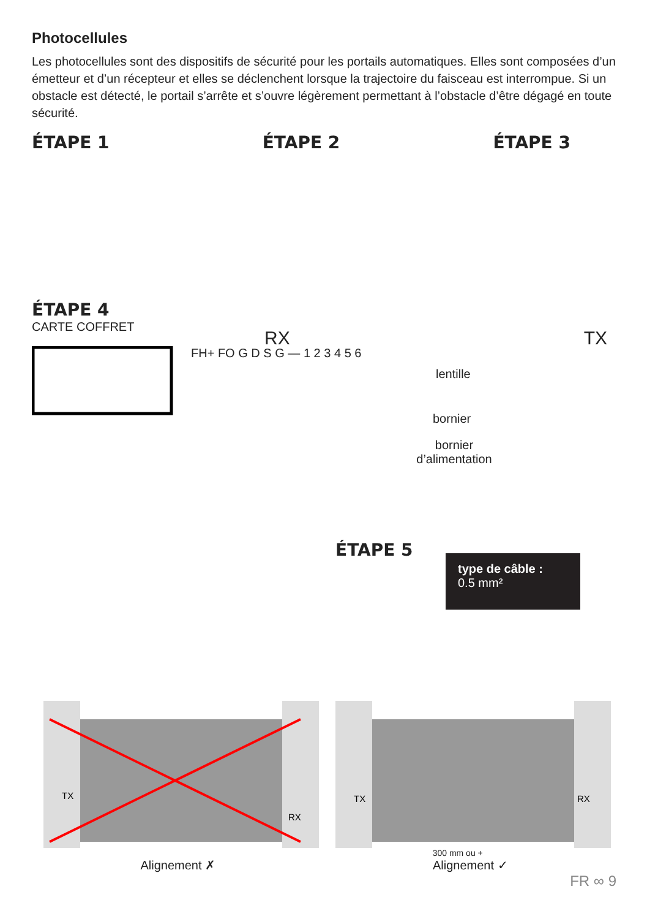Photocellules
Les photocellules sont des dispositifs de sécurité pour les portails automatiques. Elles sont composées d’un émetteur et d’un récepteur et elles se déclenchent lorsque la trajectoire du faisceau est interrompue. Si un obstacle est détecté, le portail s’arrête et s’ouvre légèrement permettant à l’obstacle d’être dégagé en toute sécurité.
ÉTAPE 1 ÉTAPE 2 ÉTAPE 3
ÉTAPE 4
CARTE COFFRET
FH+ FO G D S G — 1 2 3 4 5 6
RX TX
lentille
bornier
bornier d’alimentation
ÉTAPE 5
TX
RX
TX
RX
300 mm ou +
Alignement ✗ Alignement ✓
FR ∞ 9
type de câble :
0.5 mm²